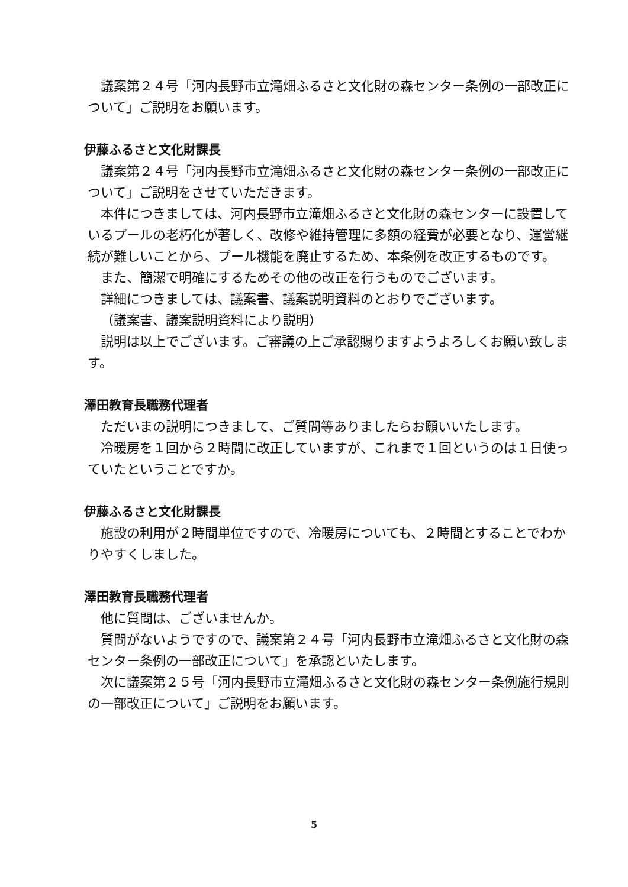議案第２４号「河内長野市立滝畑ふるさと文化財の森センター条例の一部改正について」ご説明をお願います。
伊藤ふるさと文化財課長
議案第２４号「河内長野市立滝畑ふるさと文化財の森センター条例の一部改正について」ご説明をさせていただきます。
本件につきましては、河内長野市立滝畑ふるさと文化財の森センターに設置しているプールの老朽化が著しく、改修や維持管理に多額の経費が必要となり、運営継続が難しいことから、プール機能を廃止するため、本条例を改正するものです。
また、簡潔で明確にするためその他の改正を行うものでございます。
詳細につきましては、議案書、議案説明資料のとおりでございます。
（議案書、議案説明資料により説明）
説明は以上でございます。ご審議の上ご承認賜りますようよろしくお願い致します。
澤田教育長職務代理者
ただいまの説明につきまして、ご質問等ありましたらお願いいたします。
冷暖房を１回から２時間に改正していますが、これまで１回というのは１日使っていたということですか。
伊藤ふるさと文化財課長
施設の利用が２時間単位ですので、冷暖房についても、２時間とすることでわかりやすくしました。
澤田教育長職務代理者
他に質問は、ございませんか。
質問がないようですので、議案第２４号「河内長野市立滝畑ふるさと文化財の森センター条例の一部改正について」を承認といたします。
次に議案第２５号「河内長野市立滝畑ふるさと文化財の森センター条例施行規則の一部改正について」ご説明をお願います。
5